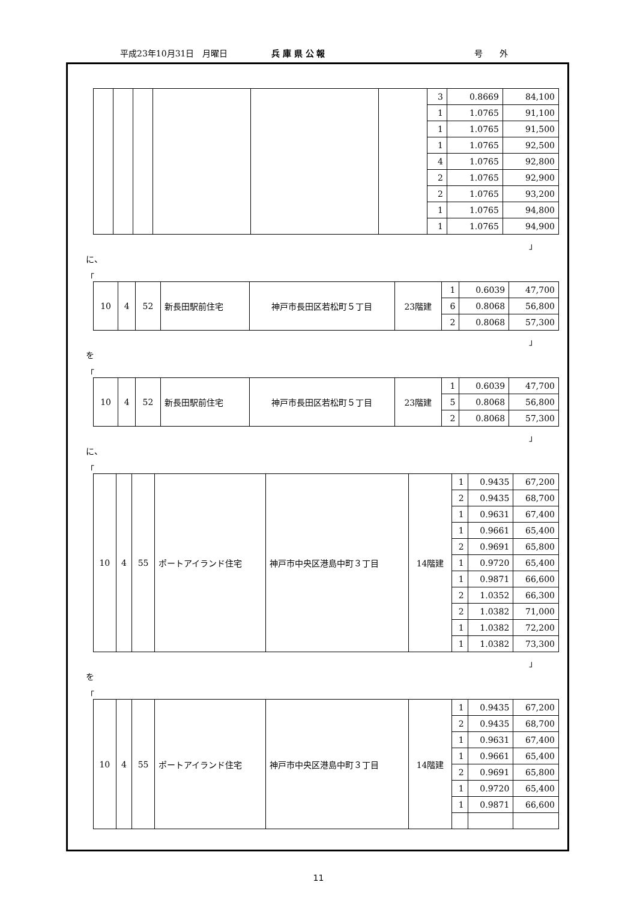平成23年10月31日　月曜日 兵 庫 県 公 報 号　　外
| | | | | | | 3 | 0.8669 | 84,100 |
| | | | | | | 1 | 1.0765 | 91,100 |
| | | | | | | 1 | 1.0765 | 91,500 |
| | | | | | | 1 | 1.0765 | 92,500 |
| | | | | | | 4 | 1.0765 | 92,800 |
| | | | | | | 2 | 1.0765 | 92,900 |
| | | | | | | 2 | 1.0765 | 93,200 |
| | | | | | | 1 | 1.0765 | 94,800 |
| | | | | | | 1 | 1.0765 | 94,900 |
」
に、
「
| 10 | 4 | 52 | 新長田駅前住宅 | 神戸市長田区若松町５丁目 | 23階建 | 1 | 0.6039 | 47,700 |
| | | | | | | 6 | 0.8068 | 56,800 |
| | | | | | | 2 | 0.8068 | 57,300 |
」
を
「
| 10 | 4 | 52 | 新長田駅前住宅 | 神戸市長田区若松町５丁目 | 23階建 | 1 | 0.6039 | 47,700 |
| | | | | | | 5 | 0.8068 | 56,800 |
| | | | | | | 2 | 0.8068 | 57,300 |
」
に、
「
| 10 | 4 | 55 | ポートアイランド住宅 | 神戸市中央区港島中町３丁目 | 14階建 | 1 | 0.9435 | 67,200 |
| | | | | | | 2 | 0.9435 | 68,700 |
| | | | | | | 1 | 0.9631 | 67,400 |
| | | | | | | 1 | 0.9661 | 65,400 |
| | | | | | | 2 | 0.9691 | 65,800 |
| | | | | | | 1 | 0.9720 | 65,400 |
| | | | | | | 1 | 0.9871 | 66,600 |
| | | | | | | 2 | 1.0352 | 66,300 |
| | | | | | | 2 | 1.0382 | 71,000 |
| | | | | | | 1 | 1.0382 | 72,200 |
| | | | | | | 1 | 1.0382 | 73,300 |
」
を
「
| 10 | 4 | 55 | ポートアイランド住宅 | 神戸市中央区港島中町３丁目 | 14階建 | 1 | 0.9435 | 67,200 |
| | | | | | | 2 | 0.9435 | 68,700 |
| | | | | | | 1 | 0.9631 | 67,400 |
| | | | | | | 1 | 0.9661 | 65,400 |
| | | | | | | 2 | 0.9691 | 65,800 |
| | | | | | | 1 | 0.9720 | 65,400 |
| | | | | | | 1 | 0.9871 | 66,600 |
11